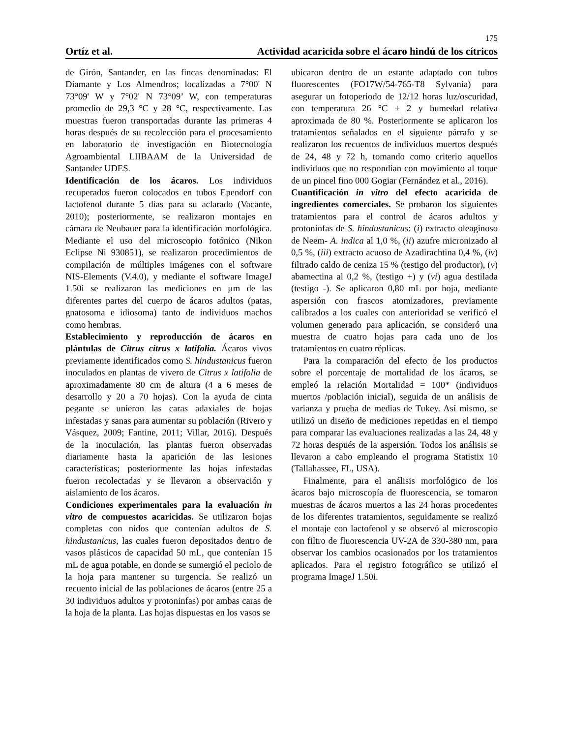175
Ortíz et al. Actividad acaricida sobre el ácaro hindú de los cítricos
de Girón, Santander, en las fincas denominadas: El Diamante y Los Almendros; localizadas a 7°00' N 73°09' W y 7°02' N 73°09’ W, con temperaturas promedio de 29,3 °C y 28 °C, respectivamente. Las muestras fueron transportadas durante las primeras 4 horas después de su recolección para el procesamiento en laboratorio de investigación en Biotecnología Agroambiental LIIBAAM de la Universidad de Santander UDES.
Identificación de los ácaros. Los individuos recuperados fueron colocados en tubos Ependorf con lactofenol durante 5 días para su aclarado (Vacante, 2010); posteriormente, se realizaron montajes en cámara de Neubauer para la identificación morfológica. Mediante el uso del microscopio fotónico (Nikon Eclipse Ni 930851), se realizaron procedimientos de compilación de múltiples imágenes con el software NIS-Elements (V.4.0), y mediante el software ImageJ 1.50i se realizaron las mediciones en µm de las diferentes partes del cuerpo de ácaros adultos (patas, gnatosoma e idiosoma) tanto de individuos machos como hembras.
Establecimiento y reproducción de ácaros en plántulas de Citrus citrus x latifolia. Ácaros vivos previamente identificados como S. hindustanicus fueron inoculados en plantas de vivero de Citrus x latifolia de aproximadamente 80 cm de altura (4 a 6 meses de desarrollo y 20 a 70 hojas). Con la ayuda de cinta pegante se unieron las caras adaxiales de hojas infestadas y sanas para aumentar su población (Rivero y Vásquez, 2009; Fantine, 2011; Villar, 2016). Después de la inoculación, las plantas fueron observadas diariamente hasta la aparición de las lesiones características; posteriormente las hojas infestadas fueron recolectadas y se llevaron a observación y aislamiento de los ácaros.
Condiciones experimentales para la evaluación in vitro de compuestos acaricidas. Se utilizaron hojas completas con nidos que contenían adultos de S. hindustanicus, las cuales fueron depositados dentro de vasos plásticos de capacidad 50 mL, que contenían 15 mL de agua potable, en donde se sumergió el peciolo de la hoja para mantener su turgencia. Se realizó un recuento inicial de las poblaciones de ácaros (entre 25 a 30 individuos adultos y protoninfas) por ambas caras de la hoja de la planta. Las hojas dispuestas en los vasos se
ubicaron dentro de un estante adaptado con tubos fluorescentes (FO17W/54-765-T8 Sylvania) para asegurar un fotoperiodo de 12/12 horas luz/oscuridad, con temperatura 26 °C ± 2 y humedad relativa aproximada de 80 %. Posteriormente se aplicaron los tratamientos señalados en el siguiente párrafo y se realizaron los recuentos de individuos muertos después de 24, 48 y 72 h, tomando como criterio aquellos individuos que no respondían con movimiento al toque de un pincel fino 000 Gogiar (Fernández et al., 2016).
Cuantificación in vitro del efecto acaricida de ingredientes comerciales. Se probaron los siguientes tratamientos para el control de ácaros adultos y protoninfas de S. hindustanicus: (i) extracto oleaginoso de Neem- A. indica al 1,0 %, (ii) azufre micronizado al 0,5 %, (iii) extracto acuoso de Azadirachtina 0,4 %, (iv) filtrado caldo de ceniza 15 % (testigo del productor), (v) abamectina al 0,2 %, (testigo +) y (vi) agua destilada (testigo -). Se aplicaron 0,80 mL por hoja, mediante aspersión con frascos atomizadores, previamente calibrados a los cuales con anterioridad se verificó el volumen generado para aplicación, se consideró una muestra de cuatro hojas para cada uno de los tratamientos en cuatro réplicas.
Para la comparación del efecto de los productos sobre el porcentaje de mortalidad de los ácaros, se empleó la relación Mortalidad = 100* (individuos muertos /población inicial), seguida de un análisis de varianza y prueba de medias de Tukey. Así mismo, se utilizó un diseño de mediciones repetidas en el tiempo para comparar las evaluaciones realizadas a las 24, 48 y 72 horas después de la aspersión. Todos los análisis se llevaron a cabo empleando el programa Statistix 10 (Tallahassee, FL, USA).
Finalmente, para el análisis morfológico de los ácaros bajo microscopía de fluorescencia, se tomaron muestras de ácaros muertos a las 24 horas procedentes de los diferentes tratamientos, seguidamente se realizó el montaje con lactofenol y se observó al microscopio con filtro de fluorescencia UV-2A de 330-380 nm, para observar los cambios ocasionados por los tratamientos aplicados. Para el registro fotográfico se utilizó el programa ImageJ 1.50i.